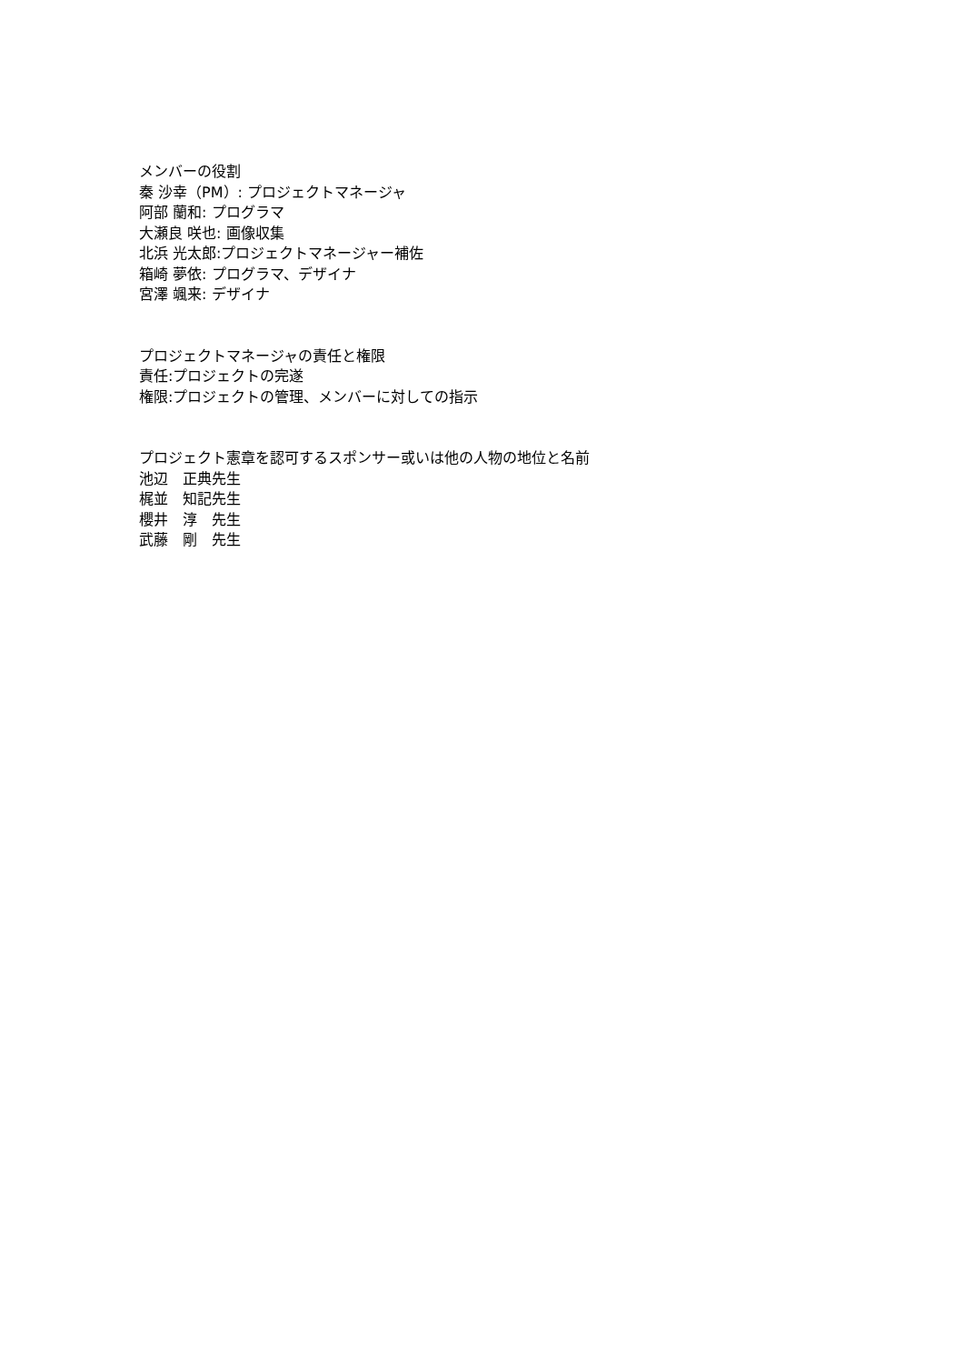メンバーの役割
秦 沙幸（PM）: プロジェクトマネージャ
阿部 蘭和: プログラマ
大瀬良 咲也: 画像収集
北浜 光太郎:プロジェクトマネージャー補佐
箱崎 夢依: プログラマ、デザイナ
宮澤 颯来: デザイナ
プロジェクトマネージャの責任と権限
責任:プロジェクトの完遂
権限:プロジェクトの管理、メンバーに対しての指示
プロジェクト憲章を認可するスポンサー或いは他の人物の地位と名前
池辺　正典先生
梶並　知記先生
櫻井　淳　先生
武藤　剛　先生